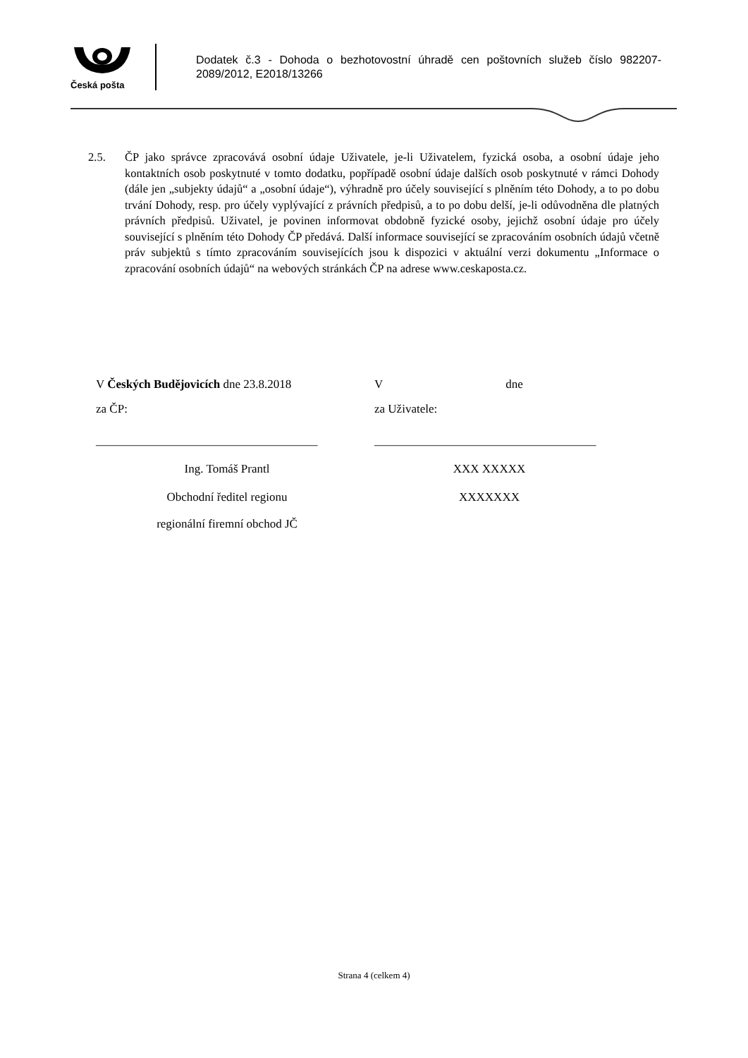Česká pošta
Dodatek č.3 - Dohoda o bezhotovostní úhradě cen poštovních služeb číslo 982207-2089/2012, E2018/13266
2.5. ČP jako správce zpracovává osobní údaje Uživatele, je-li Uživatelem, fyzická osoba, a osobní údaje jeho kontaktních osob poskytnuté v tomto dodatku, popřípadě osobní údaje dalších osob poskytnuté v rámci Dohody (dále jen „subjekty údajů“ a „osobní údaje“), výhradně pro účely související s plněním této Dohody, a to po dobu trvání Dohody, resp. pro účely vyplývající z právních předpisů, a to po dobu delší, je-li odůvodněna dle platných právních předpisů. Uživatel, je povinen informovat obdobně fyzické osoby, jejichž osobní údaje pro účely související s plněním této Dohody ČP předává. Další informace související se zpracováním osobních údajů včetně práv subjektů s tímto zpracováním souvisejících jsou k dispozici v aktuální verzi dokumentu „Informace o zpracování osobních údajů“ na webových stránkách ČP na adrese www.ceskaposta.cz.
V Českých Budějovicích dne 23.8.2018 V dne
za ČP: za Uživatele:
_____________________________________ _____________________________________
Ing. Tomáš Prantl XXX XXXXX
Obchodní ředitel regionu XXXXXXX
regionální firemní obchod JČ
Strana 4 (celkem 4)